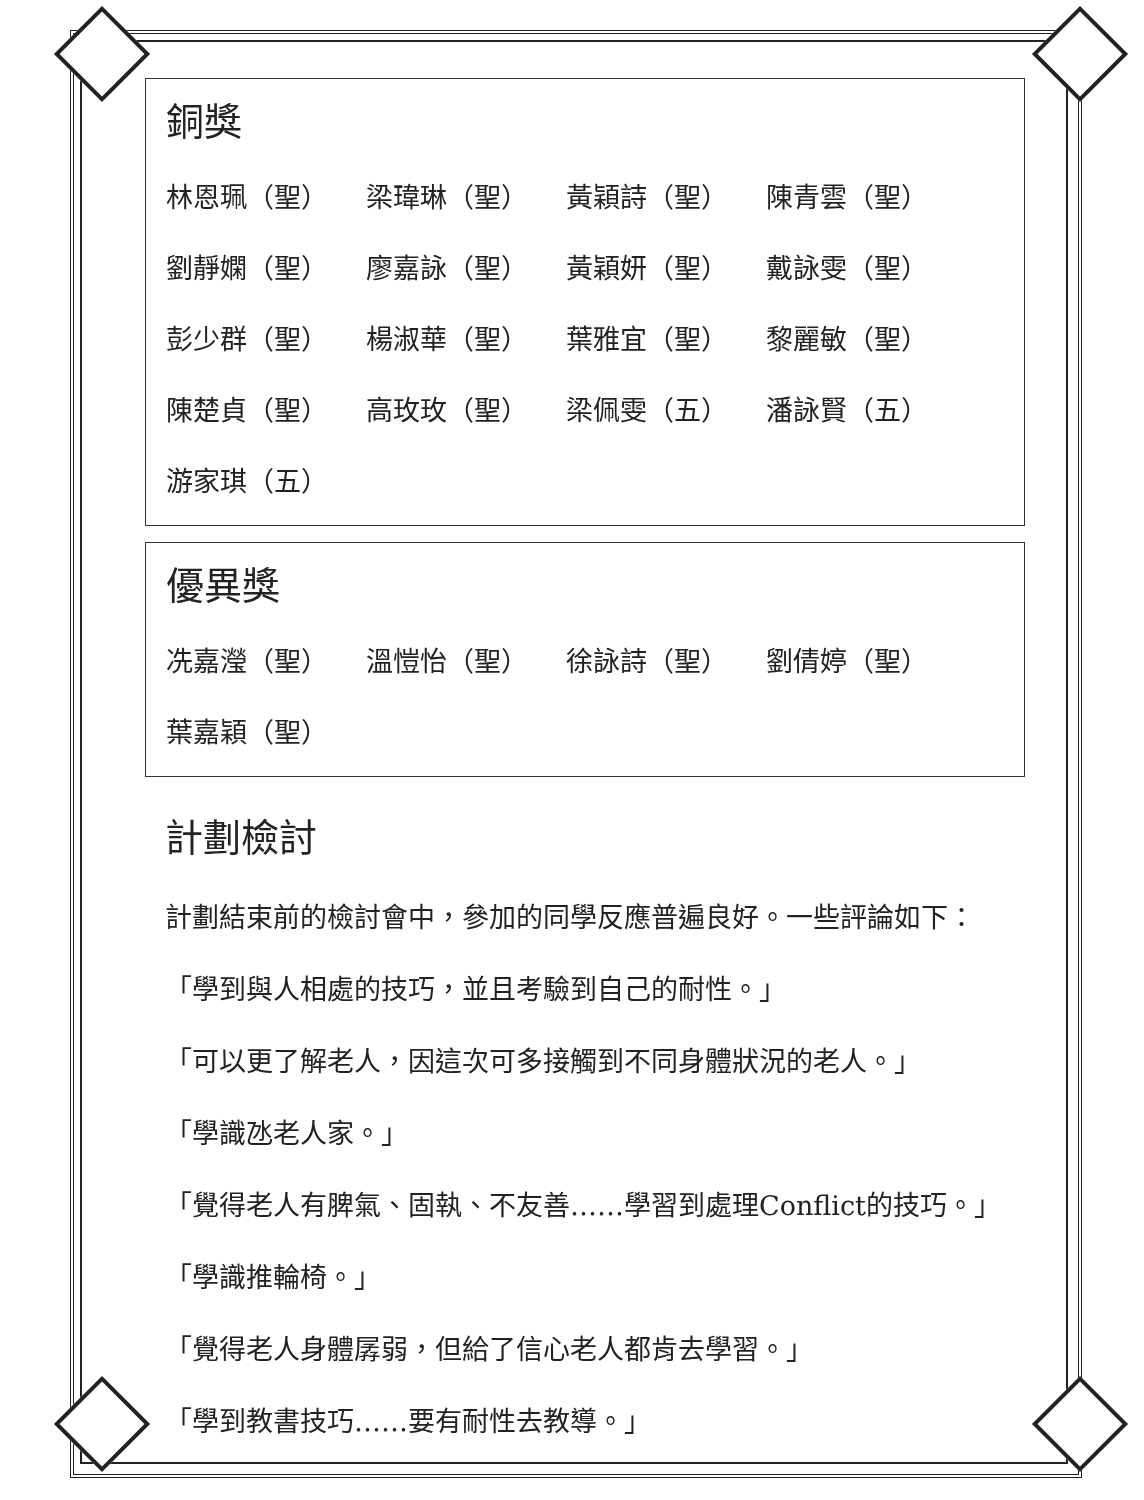銅獎
林恩珮（聖） 梁瑋琳（聖） 黃穎詩（聖） 陳青雲（聖）
劉靜嫻（聖） 廖嘉詠（聖） 黃穎妍（聖） 戴詠雯（聖）
彭少群（聖） 楊淑華（聖） 葉雅宜（聖） 黎麗敏（聖）
陳楚貞（聖） 高玫玫（聖） 梁佩雯（五） 潘詠賢（五）
游家琪（五）
優異獎
冼嘉瀅（聖） 溫愷怡（聖） 徐詠詩（聖） 劉倩婷（聖）
葉嘉穎（聖）
計劃檢討
計劃結束前的檢討會中，參加的同學反應普遍良好。一些評論如下：
「學到與人相處的技巧，並且考驗到自己的耐性。」
「可以更了解老人，因這次可多接觸到不同身體狀況的老人。」
「學識氹老人家。」
「覺得老人有脾氣、固執、不友善……學習到處理Conflict的技巧。」
「學識推輪椅。」
「覺得老人身體孱弱，但給了信心老人都肯去學習。」
「學到教書技巧……要有耐性去教導。」